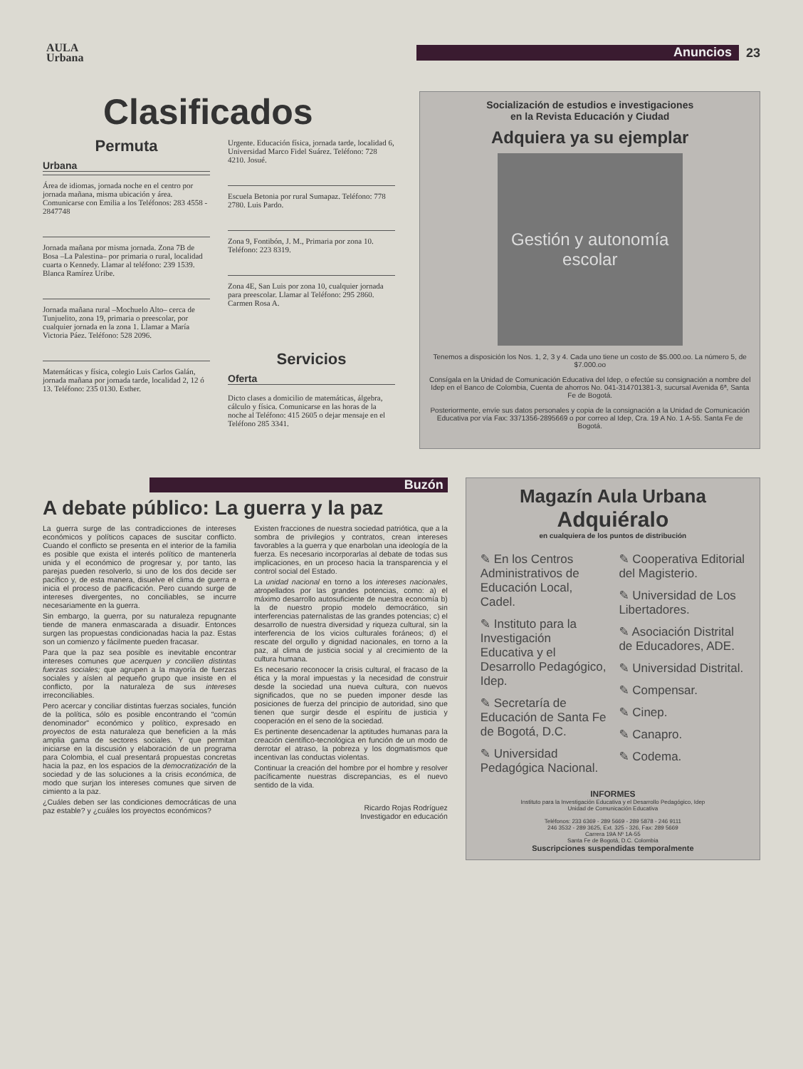AULA
Urbana
Anuncios
23
Clasificados
Permuta
Urbana
Área de idiomas, jornada noche en el centro por jornada mañana, misma ubicación y área. Comunicarse con Emilia a los Teléfonos: 283 4558 - 2847748
Jornada mañana por misma jornada. Zona 7B de Bosa –La Palestina– por primaria o rural, localidad cuarta o Kennedy. Llamar al teléfono: 239 1539. Blanca Ramírez Uribe.
Jornada mañana rural –Mochuelo Alto– cerca de Tunjuelito, zona 19, primaria o preescolar, por cualquier jornada en la zona 1. Llamar a María Victoria Páez. Teléfono: 528 2096.
Matemáticas y física, colegio Luis Carlos Galán, jornada mañana por jornada tarde, localidad 2, 12 ó 13. Teléfono: 235 0130. Esther.
Urgente. Educación física, jornada tarde, localidad 6, Universidad Marco Fidel Suárez. Teléfono: 728 4210. Josué.
Escuela Betonia por rural Sumapaz. Teléfono: 778 2780. Luis Pardo.
Zona 9, Fontibón, J. M., Primaria por zona 10. Teléfono: 223 8319.
Zona 4E, San Luis por zona 10, cualquier jornada para preescolar. Llamar al Teléfono: 295 2860. Carmen Rosa A.
Servicios
Oferta
Dicto clases a domicilio de matemáticas, álgebra, cálculo y física. Comunicarse en las horas de la noche al Teléfono: 415 2605 o dejar mensaje en el Teléfono 285 3341.
Socialización de estudios e investigaciones
en la Revista Educación y Ciudad
Adquiera ya su ejemplar
Gestión y autonomía escolar
Tenemos a disposición los Nos. 1, 2, 3 y 4. Cada uno tiene un costo de $5.000.oo. La número 5, de $7.000.oo
Consígala en la Unidad de Comunicación Educativa del Idep, o efectúe su consignación a nombre del Idep en el Banco de Colombia, Cuenta de ahorros No. 041-314701381-3, sucursal Avenida 6ª, Santa Fe de Bogotá.
Posteriormente, envíe sus datos personales y copia de la consignación a la Unidad de Comunicación Educativa por vía Fax: 3371356-2895669 o por correo al Idep, Cra. 19 A No. 1 A-55. Santa Fe de Bogotá.
Buzón
A debate público: La guerra y la paz
La guerra surge de las contradicciones de intereses económicos y políticos capaces de suscitar conflicto. Cuando el conflicto se presenta en el interior de la familia es posible que exista el interés político de mantenerla unida y el económico de progresar y, por tanto, las parejas pueden resolverlo, si uno de los dos decide ser pacífico y, de esta manera, disuelve el clima de guerra e inicia el proceso de pacificación. Pero cuando surge de intereses divergentes, no conciliables, se incurre necesariamente en la guerra.
Sin embargo, la guerra, por su naturaleza repugnante tiende de manera enmascarada a disuadir. Entonces surgen las propuestas condicionadas hacia la paz. Estas son un comienzo y fácilmente pueden fracasar.
Para que la paz sea posible es inevitable encontrar intereses comunes que acerquen y concilien distintas fuerzas sociales; que agrupen a la mayoría de fuerzas sociales y aíslen al pequeño grupo que insiste en el conflicto, por la naturaleza de sus intereses irreconciliables.
Pero acercar y conciliar distintas fuerzas sociales, función de la política, sólo es posible encontrando el "común denominador" económico y político, expresado en proyectos de esta naturaleza que beneficien a la más amplia gama de sectores sociales. Y que permitan iniciarse en la discusión y elaboración de un programa para Colombia, el cual presentará propuestas concretas hacia la paz, en los espacios de la democratización de la sociedad y de las soluciones a la crisis económica, de modo que surjan los intereses comunes que sirven de cimiento a la paz.
¿Cuáles deben ser las condiciones democráticas de una paz estable? y ¿cuáles los proyectos económicos?
Existen fracciones de nuestra sociedad patriótica, que a la sombra de privilegios y contratos, crean intereses favorables a la guerra y que enarbolan una ideología de la fuerza. Es necesario incorporarlas al debate de todas sus implicaciones, en un proceso hacia la transparencia y el control social del Estado.
La unidad nacional en torno a los intereses nacionales, atropellados por las grandes potencias, como: a) el máximo desarrollo autosuficiente de nuestra economía b) la de nuestro propio modelo democrático, sin interferencias paternalistas de las grandes potencias; c) el desarrollo de nuestra diversidad y riqueza cultural, sin la interferencia de los vicios culturales foráneos; d) el rescate del orgullo y dignidad nacionales, en torno a la paz, al clima de justicia social y al crecimiento de la cultura humana.
Es necesario reconocer la crisis cultural, el fracaso de la ética y la moral impuestas y la necesidad de construir desde la sociedad una nueva cultura, con nuevos significados, que no se pueden imponer desde las posiciones de fuerza del principio de autoridad, sino que tienen que surgir desde el espíritu de justicia y cooperación en el seno de la sociedad.
Es pertinente desencadenar la aptitudes humanas para la creación científico-tecnológica en función de un modo de derrotar el atraso, la pobreza y los dogmatismos que incentivan las conductas violentas.
Continuar la creación del hombre por el hombre y resolver pacíficamente nuestras discrepancias, es el nuevo sentido de la vida.
Ricardo Rojas Rodríguez
Investigador en educación
Magazín Aula Urbana
Adquiéralo
en cualquiera de los puntos de distribución
✎ En los Centros Administrativos de Educación Local, Cadel.
✎ Instituto para la Investigación Educativa y el Desarrollo Pedagógico, Idep.
✎ Secretaría de Educación de Santa Fe de Bogotá, D.C.
✎ Universidad Pedagógica Nacional.
✎ Cooperativa Editorial del Magisterio.
✎ Universidad de Los Libertadores.
✎ Asociación Distrital de Educadores, ADE.
✎ Universidad Distrital.
✎ Compensar.
✎ Cinep.
✎ Canapro.
✎ Codema.
INFORMES
Instituto para la Investigación Educativa y el Desarrollo Pedagógico, Idep
Unidad de Comunicación Educativa
Teléfonos: 233 6369 - 289 5669 - 289 5878 - 246 9111
246 3532 - 289 3625, Ext. 325 - 326, Fax: 289 5669
Carrera 19A Nº 1A-55
Santa Fe de Bogotá, D.C. Colombia
Suscripciones suspendidas temporalmente